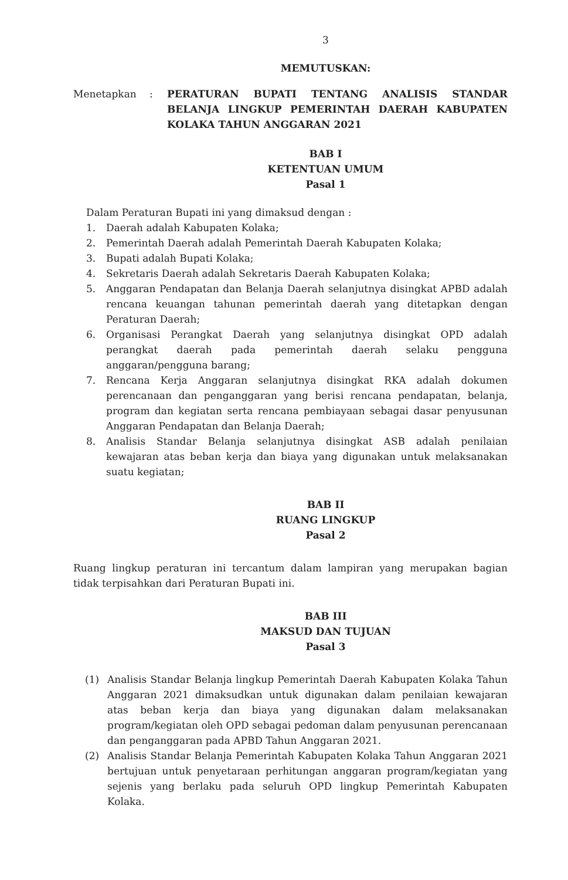3
MEMUTUSKAN:
Menetapkan : PERATURAN BUPATI TENTANG ANALISIS STANDAR BELANJA LINGKUP PEMERINTAH DAERAH KABUPATEN KOLAKA TAHUN ANGGARAN 2021
BAB I
KETENTUAN UMUM
Pasal 1
Dalam Peraturan Bupati ini yang dimaksud dengan :
1. Daerah adalah Kabupaten Kolaka;
2. Pemerintah Daerah adalah Pemerintah Daerah Kabupaten Kolaka;
3. Bupati adalah Bupati Kolaka;
4. Sekretaris Daerah adalah Sekretaris Daerah Kabupaten Kolaka;
5. Anggaran Pendapatan dan Belanja Daerah selanjutnya disingkat APBD adalah rencana keuangan tahunan pemerintah daerah yang ditetapkan dengan Peraturan Daerah;
6. Organisasi Perangkat Daerah yang selanjutnya disingkat OPD adalah perangkat daerah pada pemerintah daerah selaku pengguna anggaran/pengguna barang;
7. Rencana Kerja Anggaran selanjutnya disingkat RKA adalah dokumen perencanaan dan penganggaran yang berisi rencana pendapatan, belanja, program dan kegiatan serta rencana pembiayaan sebagai dasar penyusunan Anggaran Pendapatan dan Belanja Daerah;
8. Analisis Standar Belanja selanjutnya disingkat ASB adalah penilaian kewajaran atas beban kerja dan biaya yang digunakan untuk melaksanakan suatu kegiatan;
BAB II
RUANG LINGKUP
Pasal 2
Ruang lingkup peraturan ini tercantum dalam lampiran yang merupakan bagian tidak terpisahkan dari Peraturan Bupati ini.
BAB III
MAKSUD DAN TUJUAN
Pasal 3
(1) Analisis Standar Belanja lingkup Pemerintah Daerah Kabupaten Kolaka Tahun Anggaran 2021 dimaksudkan untuk digunakan dalam penilaian kewajaran atas beban kerja dan biaya yang digunakan dalam melaksanakan program/kegiatan oleh OPD sebagai pedoman dalam penyusunan perencanaan dan penganggaran pada APBD Tahun Anggaran 2021.
(2) Analisis Standar Belanja Pemerintah Kabupaten Kolaka Tahun Anggaran 2021 bertujuan untuk penyetaraan perhitungan anggaran program/kegiatan yang sejenis yang berlaku pada seluruh OPD lingkup Pemerintah Kabupaten Kolaka.